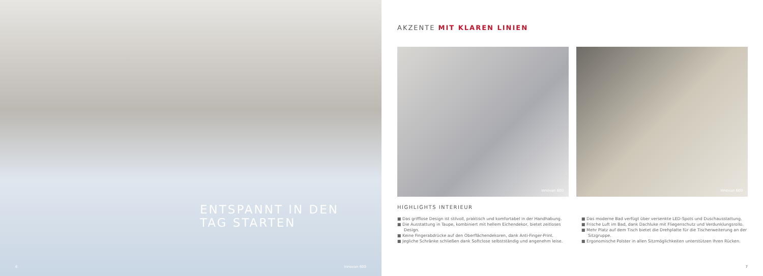ENTSPANNT IN DEN
TAG STARTEN
6 Innovan 600
AKZENTE MIT KLAREN LINIEN
Innovan 600 Innovan 600
HIGHLIGHTS INTERIEUR
■ Das grifflose Design ist stilvoll, praktisch und komfortabel in der Handhabung.
■ Die Ausstattung in Taupe, kombiniert mit hellem Eichendekor, bietet zeitloses Design.
■ Keine Fingerabdrücke auf den Oberflächendekoren, dank Anti-Finger-Print.
■ Jegliche Schränke schließen dank Softclose selbstständig und angenehm leise.
■ Das moderne Bad verfügt über versenkte LED-Spots und Duschausstattung.
■ Frische Luft im Bad, dank Dachluke mit Fliegenschutz und Verdunklungsrollo.
■ Mehr Platz auf dem Tisch bietet die Drehplatte für die Tischerweiterung an der Sitzgruppe.
■ Ergonomische Polster in allen Sitzmöglichkeiten unterstützen Ihren Rücken.
7